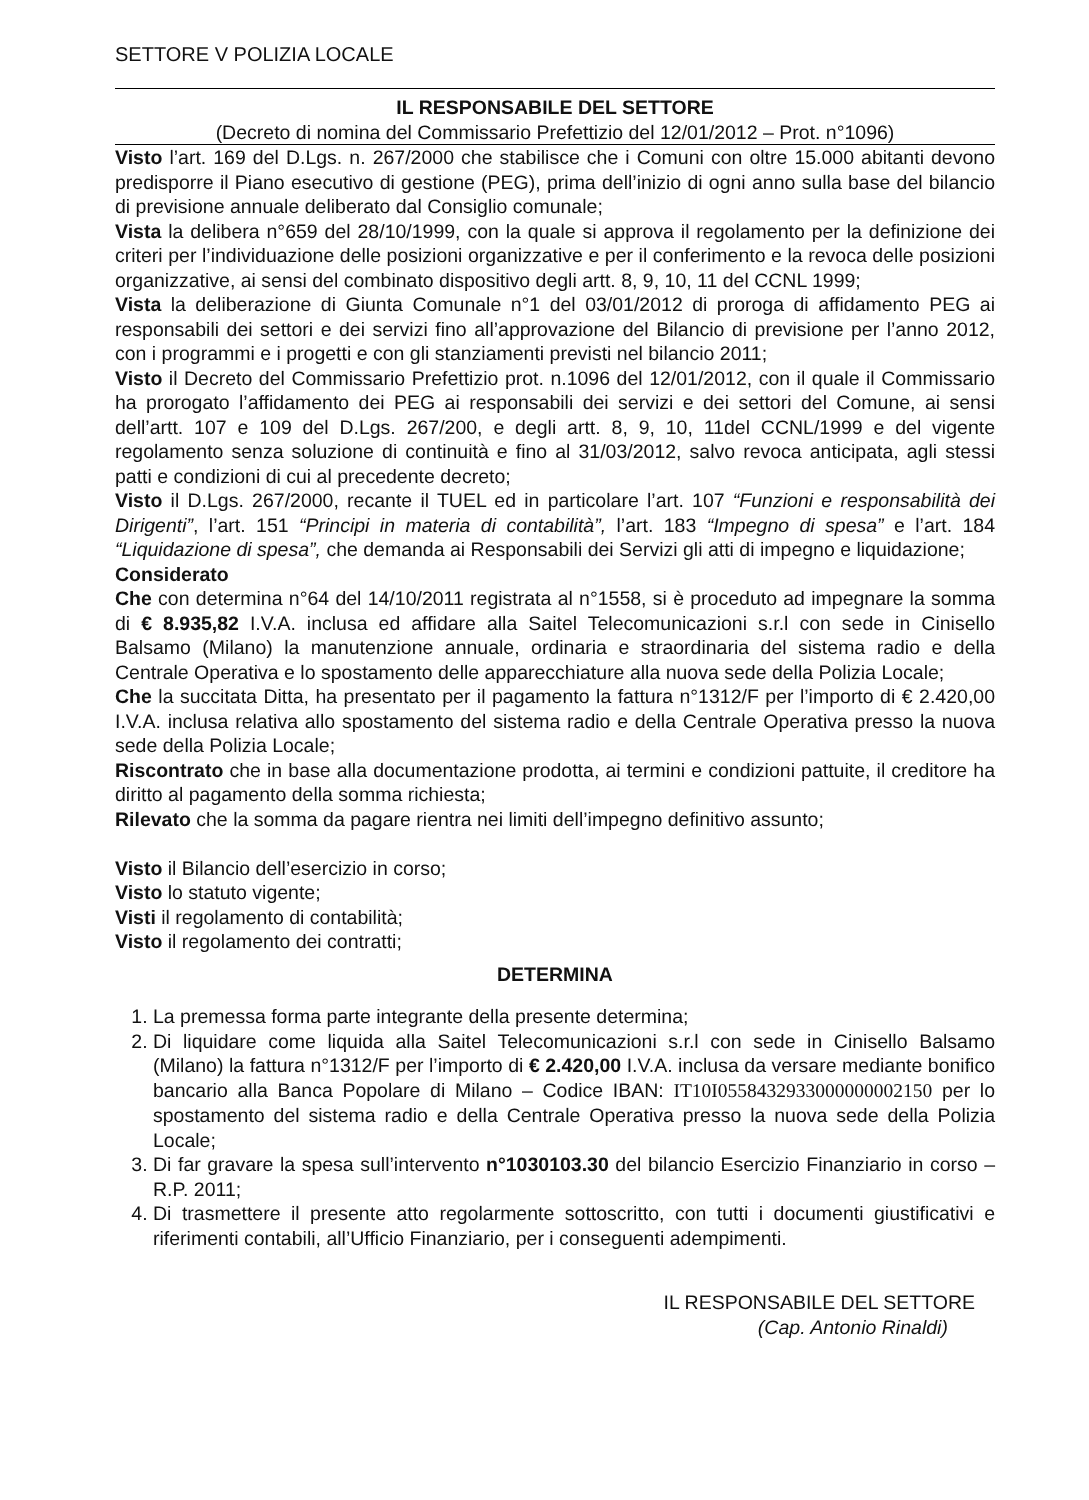SETTORE V POLIZIA LOCALE
IL RESPONSABILE DEL SETTORE
(Decreto di nomina del Commissario Prefettizio del 12/01/2012 – Prot. n°1096)
Visto l’art. 169 del D.Lgs. n. 267/2000 che stabilisce che i Comuni con oltre 15.000 abitanti devono predisporre il Piano esecutivo di gestione (PEG), prima dell’inizio di ogni anno sulla base del bilancio di previsione annuale deliberato dal Consiglio comunale;
Vista la delibera n°659 del 28/10/1999, con la quale si approva il regolamento per la definizione dei criteri per l’individuazione delle posizioni organizzative e per il conferimento e la revoca delle posizioni organizzative, ai sensi del combinato dispositivo degli artt. 8, 9, 10, 11 del CCNL 1999;
Vista la deliberazione di Giunta Comunale n°1 del 03/01/2012 di proroga di affidamento PEG ai responsabili dei settori e dei servizi fino all’approvazione del Bilancio di previsione per l’anno 2012, con i programmi e i progetti e con gli stanziamenti previsti nel bilancio 2011;
Visto il Decreto del Commissario Prefettizio prot. n.1096 del 12/01/2012, con il quale il Commissario ha prorogato l’affidamento dei PEG ai responsabili dei servizi e dei settori del Comune, ai sensi dell’artt. 107 e 109 del D.Lgs. 267/200, e degli artt. 8, 9, 10, 11del CCNL/1999 e del vigente regolamento senza soluzione di continuità e fino al 31/03/2012, salvo revoca anticipata, agli stessi patti e condizioni di cui al precedente decreto;
Visto il D.Lgs. 267/2000, recante il TUEL ed in particolare l’art. 107 “Funzioni e responsabilità dei Dirigenti”, l’art. 151 “Principi in materia di contabilità”, l’art. 183 “Impegno di spesa” e l’art. 184 “Liquidazione di spesa”, che demanda ai Responsabili dei Servizi gli atti di impegno e liquidazione;
Considerato
Che con determina n°64 del 14/10/2011 registrata al n°1558, si è proceduto ad impegnare la somma di € 8.935,82 I.V.A. inclusa ed affidare alla Saitel Telecomunicazioni s.r.l con sede in Cinisello Balsamo (Milano) la manutenzione annuale, ordinaria e straordinaria del sistema radio e della Centrale Operativa e lo spostamento delle apparecchiature alla nuova sede della Polizia Locale;
Che la succitata Ditta, ha presentato per il pagamento la fattura n°1312/F per l’importo di € 2.420,00 I.V.A. inclusa relativa allo spostamento del sistema radio e della Centrale Operativa presso la nuova sede della Polizia Locale;
Riscontrato che in base alla documentazione prodotta, ai termini e condizioni pattuite, il creditore ha diritto al pagamento della somma richiesta;
Rilevato che la somma da pagare rientra nei limiti dell’impegno definitivo assunto;
Visto il Bilancio dell’esercizio in corso;
Visto lo statuto vigente;
Visti il regolamento di contabilità;
Visto il regolamento dei contratti;
DETERMINA
1. La premessa forma parte integrante della presente determina;
2. Di liquidare come liquida alla Saitel Telecomunicazioni s.r.l con sede in Cinisello Balsamo (Milano) la fattura n°1312/F per l’importo di € 2.420,00 I.V.A. inclusa da versare mediante bonifico bancario alla Banca Popolare di Milano – Codice IBAN: IT10I0558432933000000002150 per lo spostamento del sistema radio e della Centrale Operativa presso la nuova sede della Polizia Locale;
3. Di far gravare la spesa sull’intervento n°1030103.30 del bilancio Esercizio Finanziario in corso – R.P. 2011;
4. Di trasmettere il presente atto regolarmente sottoscritto, con tutti i documenti giustificativi e riferimenti contabili, all’Ufficio Finanziario, per i conseguenti adempimenti.
IL RESPONSABILE DEL SETTORE
(Cap. Antonio Rinaldi)